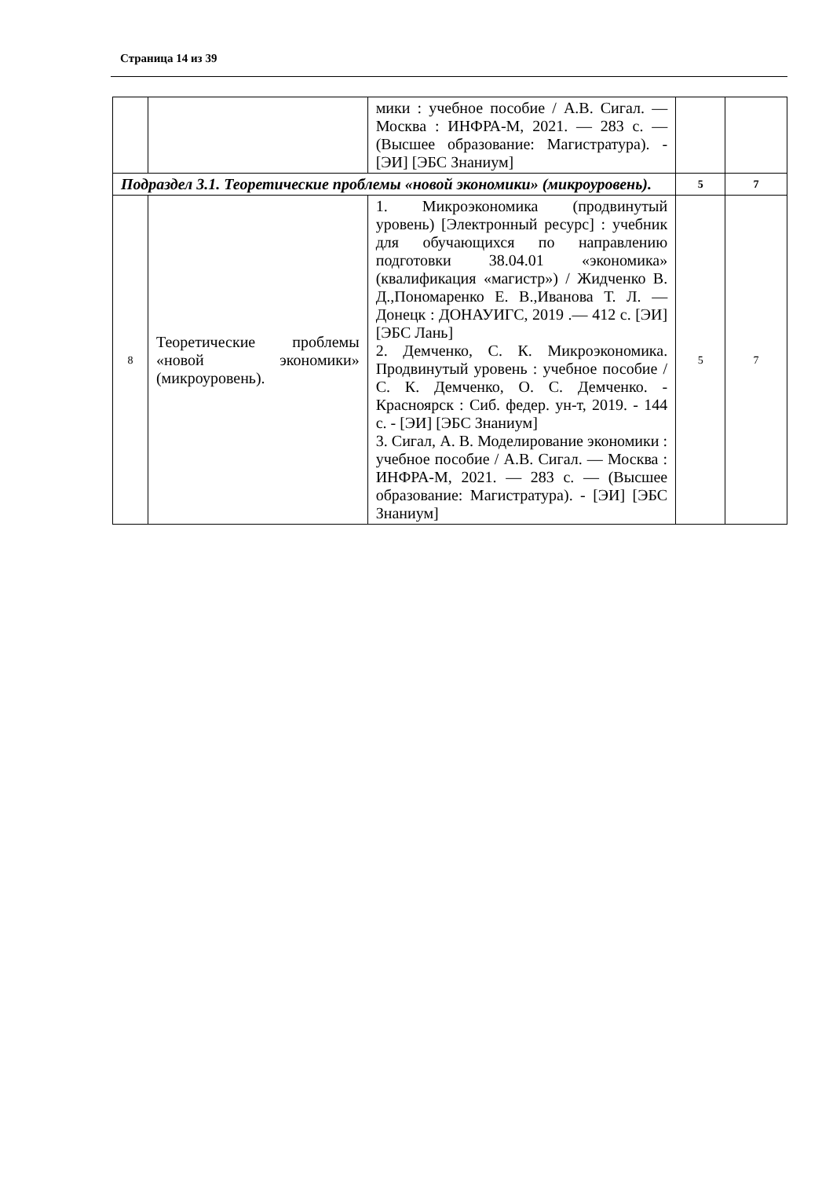Страница 14 из 39
| | | мики : учебное пособие / А.В. Сигал. — Москва : ИНФРА-М, 2021. — 283 с. — (Высшее образование: Магистратура). - [ЭИ] [ЭБС Знаниум] | | |
| Подраздел 3.1. Теоретические проблемы «новой экономики» (микроуровень). | | | 5 | 7 |
| 8 | Теоретические проблемы «новой экономики» (микроуровень). | 1. Микроэкономика (продвинутый уровень) [Электронный ресурс] : учебник для обучающихся по направлению подготовки 38.04.01 «экономика» (квалификация «магистр») / Жидченко В. Д.,Пономаренко Е. В.,Иванова Т. Л. — Донецк : ДОНАУИГС, 2019 .— 412 с. [ЭИ] [ЭБС Лань] 2. Демченко, С. К. Микроэкономика. Продвинутый уровень : учебное пособие / С. К. Демченко, О. С. Демченко. - Красноярск : Сиб. федер. ун-т, 2019. - 144 с. - [ЭИ] [ЭБС Знаниум] 3. Сигал, А. В. Моделирование экономики : учебное пособие / А.В. Сигал. — Москва : ИНФРА-М, 2021. — 283 с. — (Высшее образование: Магистратура). - [ЭИ] [ЭБС Знаниум] | 5 | 7 |